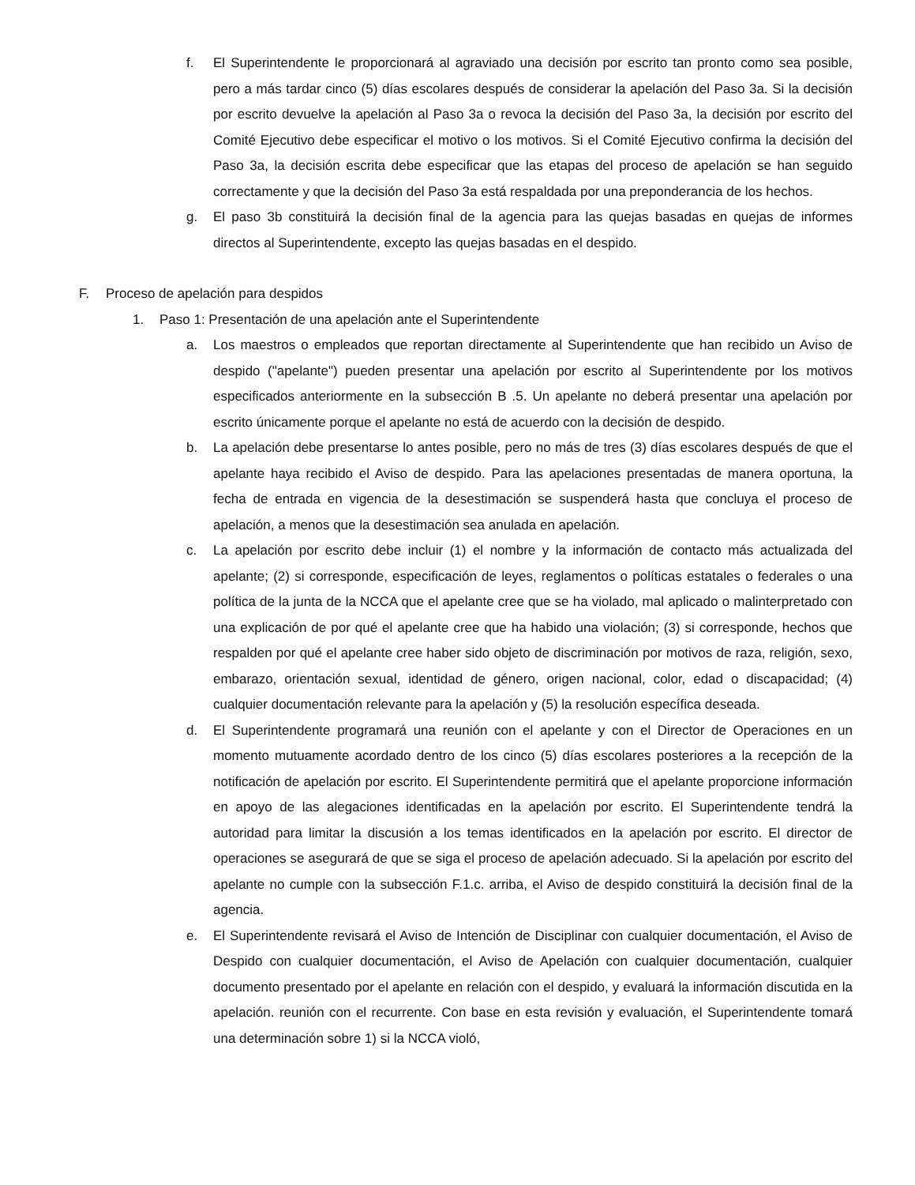f. El Superintendente le proporcionará al agraviado una decisión por escrito tan pronto como sea posible, pero a más tardar cinco (5) días escolares después de considerar la apelación del Paso 3a. Si la decisión por escrito devuelve la apelación al Paso 3a o revoca la decisión del Paso 3a, la decisión por escrito del Comité Ejecutivo debe especificar el motivo o los motivos. Si el Comité Ejecutivo confirma la decisión del Paso 3a, la decisión escrita debe especificar que las etapas del proceso de apelación se han seguido correctamente y que la decisión del Paso 3a está respaldada por una preponderancia de los hechos.
g. El paso 3b constituirá la decisión final de la agencia para las quejas basadas en quejas de informes directos al Superintendente, excepto las quejas basadas en el despido.
F. Proceso de apelación para despidos
1. Paso 1: Presentación de una apelación ante el Superintendente
a. Los maestros o empleados que reportan directamente al Superintendente que han recibido un Aviso de despido ("apelante") pueden presentar una apelación por escrito al Superintendente por los motivos especificados anteriormente en la subsección B .5. Un apelante no deberá presentar una apelación por escrito únicamente porque el apelante no está de acuerdo con la decisión de despido.
b. La apelación debe presentarse lo antes posible, pero no más de tres (3) días escolares después de que el apelante haya recibido el Aviso de despido. Para las apelaciones presentadas de manera oportuna, la fecha de entrada en vigencia de la desestimación se suspenderá hasta que concluya el proceso de apelación, a menos que la desestimación sea anulada en apelación.
c. La apelación por escrito debe incluir (1) el nombre y la información de contacto más actualizada del apelante; (2) si corresponde, especificación de leyes, reglamentos o políticas estatales o federales o una política de la junta de la NCCA que el apelante cree que se ha violado, mal aplicado o malinterpretado con una explicación de por qué el apelante cree que ha habido una violación; (3) si corresponde, hechos que respalden por qué el apelante cree haber sido objeto de discriminación por motivos de raza, religión, sexo, embarazo, orientación sexual, identidad de género, origen nacional, color, edad o discapacidad; (4) cualquier documentación relevante para la apelación y (5) la resolución específica deseada.
d. El Superintendente programará una reunión con el apelante y con el Director de Operaciones en un momento mutuamente acordado dentro de los cinco (5) días escolares posteriores a la recepción de la notificación de apelación por escrito. El Superintendente permitirá que el apelante proporcione información en apoyo de las alegaciones identificadas en la apelación por escrito. El Superintendente tendrá la autoridad para limitar la discusión a los temas identificados en la apelación por escrito. El director de operaciones se asegurará de que se siga el proceso de apelación adecuado. Si la apelación por escrito del apelante no cumple con la subsección F.1.c. arriba, el Aviso de despido constituirá la decisión final de la agencia.
e. El Superintendente revisará el Aviso de Intención de Disciplinar con cualquier documentación, el Aviso de Despido con cualquier documentación, el Aviso de Apelación con cualquier documentación, cualquier documento presentado por el apelante en relación con el despido, y evaluará la información discutida en la apelación. reunión con el recurrente. Con base en esta revisión y evaluación, el Superintendente tomará una determinación sobre 1) si la NCCA violó,